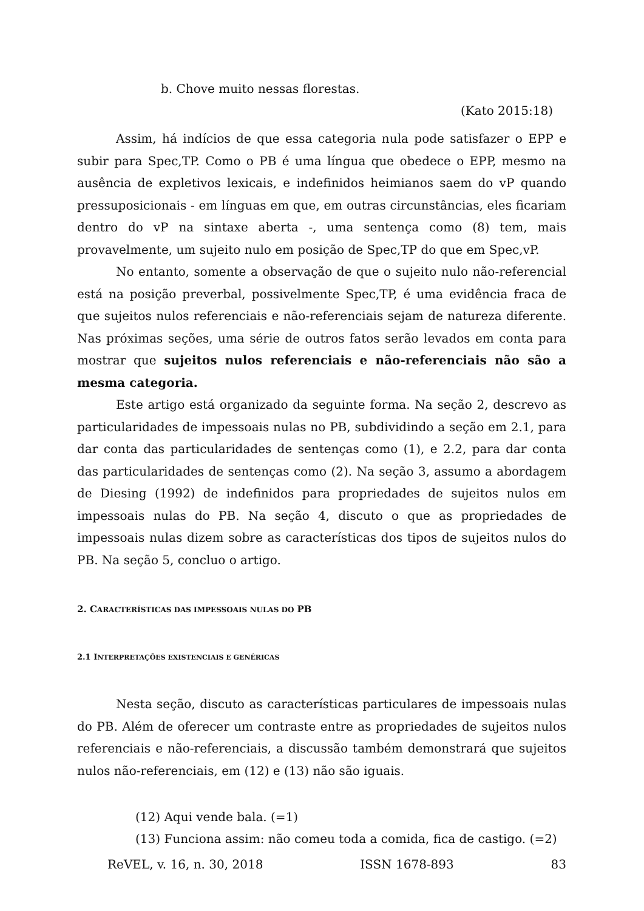b. Chove muito nessas florestas.
(Kato 2015:18)
Assim, há indícios de que essa categoria nula pode satisfazer o EPP e subir para Spec,TP. Como o PB é uma língua que obedece o EPP, mesmo na ausência de expletivos lexicais, e indefinidos heimianos saem do vP quando pressuposicionais - em línguas em que, em outras circunstâncias, eles ficariam dentro do vP na sintaxe aberta -, uma sentença como (8) tem, mais provavelmente, um sujeito nulo em posição de Spec,TP do que em Spec,vP.
No entanto, somente a observação de que o sujeito nulo não-referencial está na posição preverbal, possivelmente Spec,TP, é uma evidência fraca de que sujeitos nulos referenciais e não-referenciais sejam de natureza diferente. Nas próximas seções, uma série de outros fatos serão levados em conta para mostrar que sujeitos nulos referenciais e não-referenciais não são a mesma categoria.
Este artigo está organizado da seguinte forma. Na seção 2, descrevo as particularidades de impessoais nulas no PB, subdividindo a seção em 2.1, para dar conta das particularidades de sentenças como (1), e 2.2, para dar conta das particularidades de sentenças como (2). Na seção 3, assumo a abordagem de Diesing (1992) de indefinidos para propriedades de sujeitos nulos em impessoais nulas do PB. Na seção 4, discuto o que as propriedades de impessoais nulas dizem sobre as características dos tipos de sujeitos nulos do PB. Na seção 5, concluo o artigo.
2. CARACTERÍSTICAS DAS IMPESSOAIS NULAS DO PB
2.1 INTERPRETAÇÕES EXISTENCIAIS E GENÉRICAS
Nesta seção, discuto as características particulares de impessoais nulas do PB. Além de oferecer um contraste entre as propriedades de sujeitos nulos referenciais e não-referenciais, a discussão também demonstrará que sujeitos nulos não-referenciais, em (12) e (13) não são iguais.
(12) Aqui vende bala. (=1)
(13) Funciona assim: não comeu toda a comida, fica de castigo. (=2)
ReVEL, v. 16, n. 30, 2018 ISSN 1678-893 83